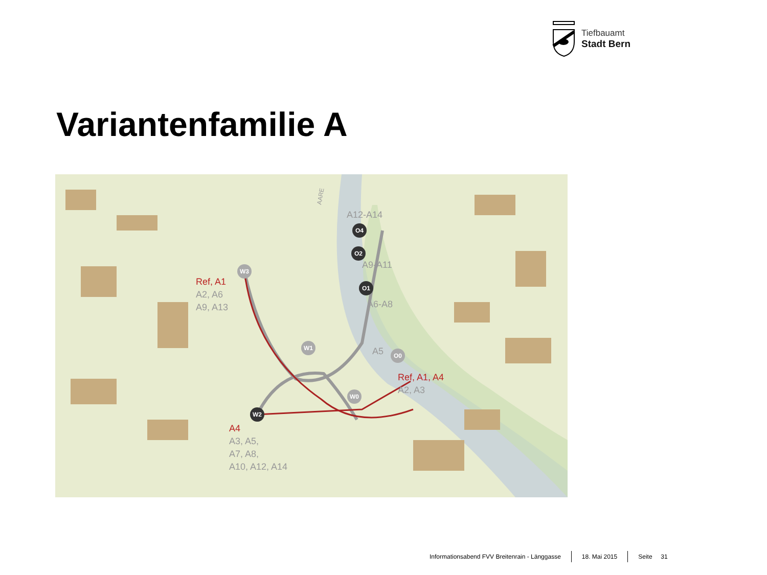Tiefbauamt
Stadt Bern
Variantenfamilie A
W3
W1
W2
W0
O0
O1
O2
O4
Ref, A1
A2, A6
A9, A13
A4
A3, A5,
A7, A8,
A10, A12, A14
Ref, A1, A4
A2, A3
A12-A14
A9-A11
A6-A8
A5
AARE
Informationsabend FVV Breitenrain - Länggasse
18. Mai 2015 Seite 31